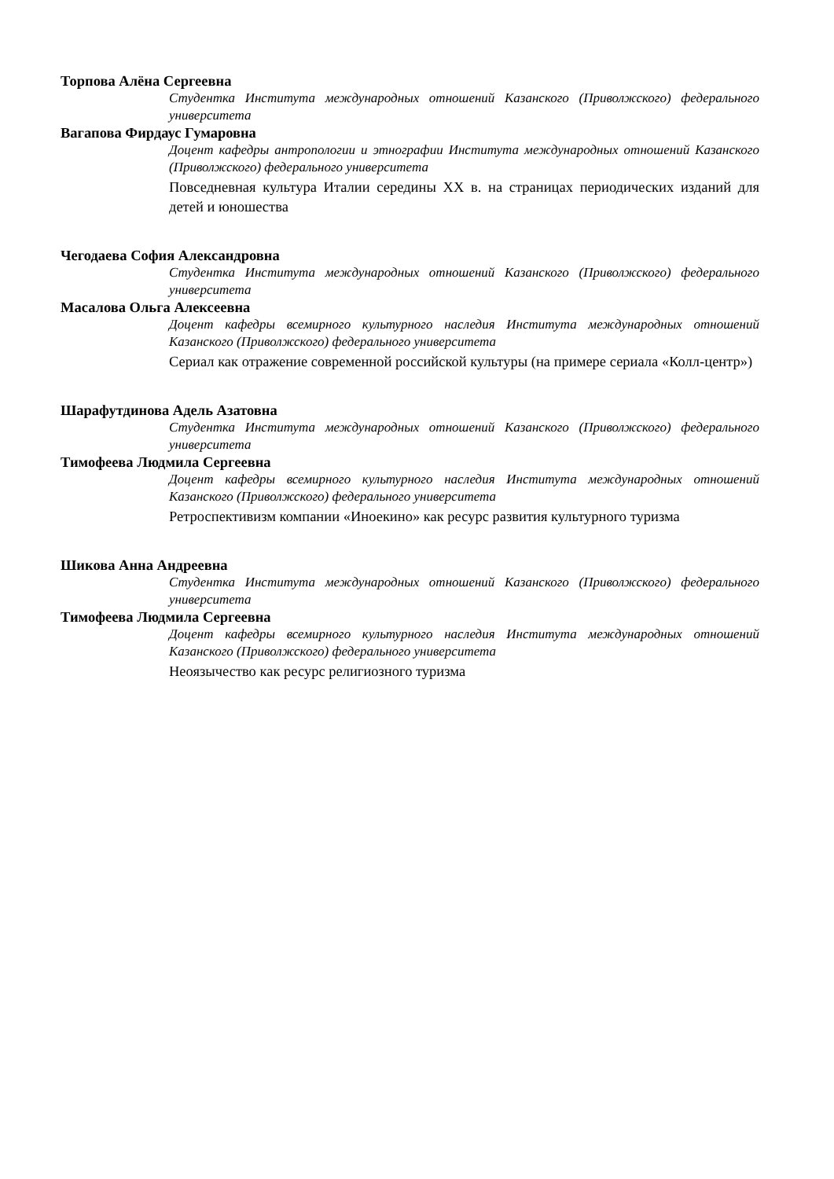Торпова Алёна Сергеевна
Студентка Института международных отношений Казанского (Приволжского) федерального университета
Вагапова Фирдаус Гумаровна
Доцент кафедры антропологии и этнографии Института международных отношений Казанского (Приволжского) федерального университета
Повседневная культура Италии середины XX в. на страницах периодических изданий для детей и юношества
Чегодаева София Александровна
Студентка Института международных отношений Казанского (Приволжского) федерального университета
Масалова Ольга Алексеевна
Доцент кафедры всемирного культурного наследия Института международных отношений Казанского (Приволжского) федерального университета
Сериал как отражение современной российской культуры (на примере сериала «Колл-центр»)
Шарафутдинова Адель Азатовна
Студентка Института международных отношений Казанского (Приволжского) федерального университета
Тимофеева Людмила Сергеевна
Доцент кафедры всемирного культурного наследия Института международных отношений Казанского (Приволжского) федерального университета
Ретроспективизм компании «Иноекино» как ресурс развития культурного туризма
Шикова Анна Андреевна
Студентка Института международных отношений Казанского (Приволжского) федерального университета
Тимофеева Людмила Сергеевна
Доцент кафедры всемирного культурного наследия Института международных отношений Казанского (Приволжского) федерального университета
Неоязычество как ресурс религиозного туризма